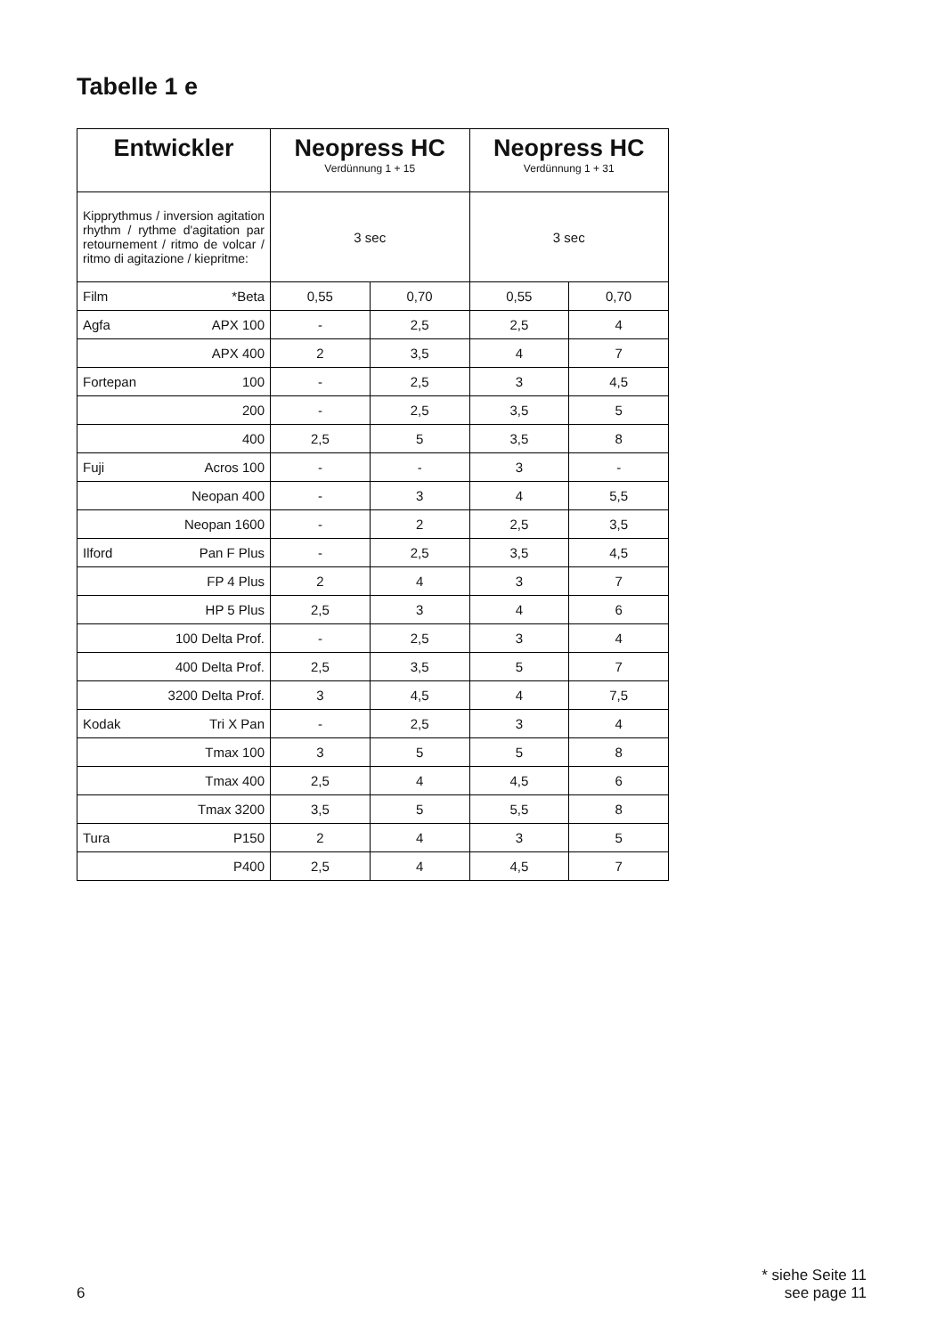Tabelle 1 e
| Entwickler | Neopress HC Verdünnung 1 + 15 | | Neopress HC Verdünnung 1 + 31 | |
| --- | --- | --- | --- | --- |
| Kipprythmus / inversion agitation rhythm / rythme d'agitation par retournement / ritmo de volcar / ritmo di agitazione / kiepritme: | 3 sec | | 3 sec | |
| Film *Beta | 0,55 | 0,70 | 0,55 | 0,70 |
| Agfa APX 100 | - | 2,5 | 2,5 | 4 |
| APX 400 | 2 | 3,5 | 4 | 7 |
| Fortepan 100 | - | 2,5 | 3 | 4,5 |
| 200 | - | 2,5 | 3,5 | 5 |
| 400 | 2,5 | 5 | 3,5 | 8 |
| Fuji Acros 100 | - | - | 3 | - |
| Neopan 400 | - | 3 | 4 | 5,5 |
| Neopan 1600 | - | 2 | 2,5 | 3,5 |
| Ilford Pan F Plus | - | 2,5 | 3,5 | 4,5 |
| FP 4 Plus | 2 | 4 | 3 | 7 |
| HP 5 Plus | 2,5 | 3 | 4 | 6 |
| 100 Delta Prof. | - | 2,5 | 3 | 4 |
| 400 Delta Prof. | 2,5 | 3,5 | 5 | 7 |
| 3200 Delta Prof. | 3 | 4,5 | 4 | 7,5 |
| Kodak Tri X Pan | - | 2,5 | 3 | 4 |
| Tmax 100 | 3 | 5 | 5 | 8 |
| Tmax 400 | 2,5 | 4 | 4,5 | 6 |
| Tmax 3200 | 3,5 | 5 | 5,5 | 8 |
| Tura P150 | 2 | 4 | 3 | 5 |
| P400 | 2,5 | 4 | 4,5 | 7 |
6
* siehe Seite 11
see page 11